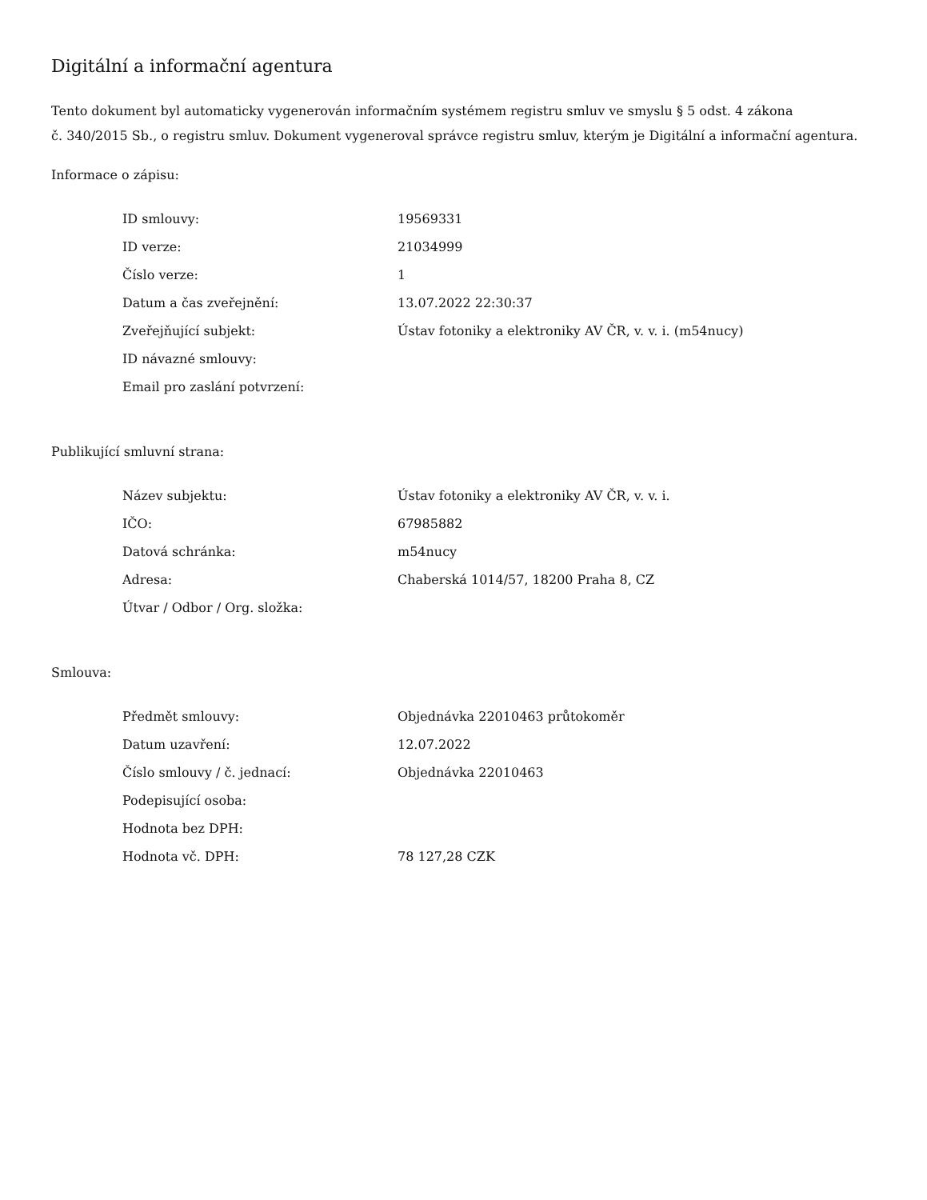Digitální a informační agentura
Tento dokument byl automaticky vygenerován informačním systémem registru smluv ve smyslu § 5 odst. 4 zákona
č. 340/2015 Sb., o registru smluv. Dokument vygeneroval správce registru smluv, kterým je Digitální a informační agentura.
Informace o zápisu:
| ID smlouvy: | 19569331 |
| ID verze: | 21034999 |
| Číslo verze: | 1 |
| Datum a čas zveřejnění: | 13.07.2022 22:30:37 |
| Zveřejňující subjekt: | Ústav fotoniky a elektroniky AV ČR, v. v. i. (m54nucy) |
| ID návazné smlouvy: | |
| Email pro zaslání potvrzení: | |
Publikující smluvní strana:
| Název subjektu: | Ústav fotoniky a elektroniky AV ČR, v. v. i. |
| IČO: | 67985882 |
| Datová schránka: | m54nucy |
| Adresa: | Chaberská 1014/57, 18200 Praha 8, CZ |
| Útvar / Odbor / Org. složka: | |
Smlouva:
| Předmět smlouvy: | Objednávka 22010463 průtokoměr |
| Datum uzavření: | 12.07.2022 |
| Číslo smlouvy / č. jednací: | Objednávka 22010463 |
| Podepisující osoba: | |
| Hodnota bez DPH: | |
| Hodnota vč. DPH: | 78 127,28 CZK |